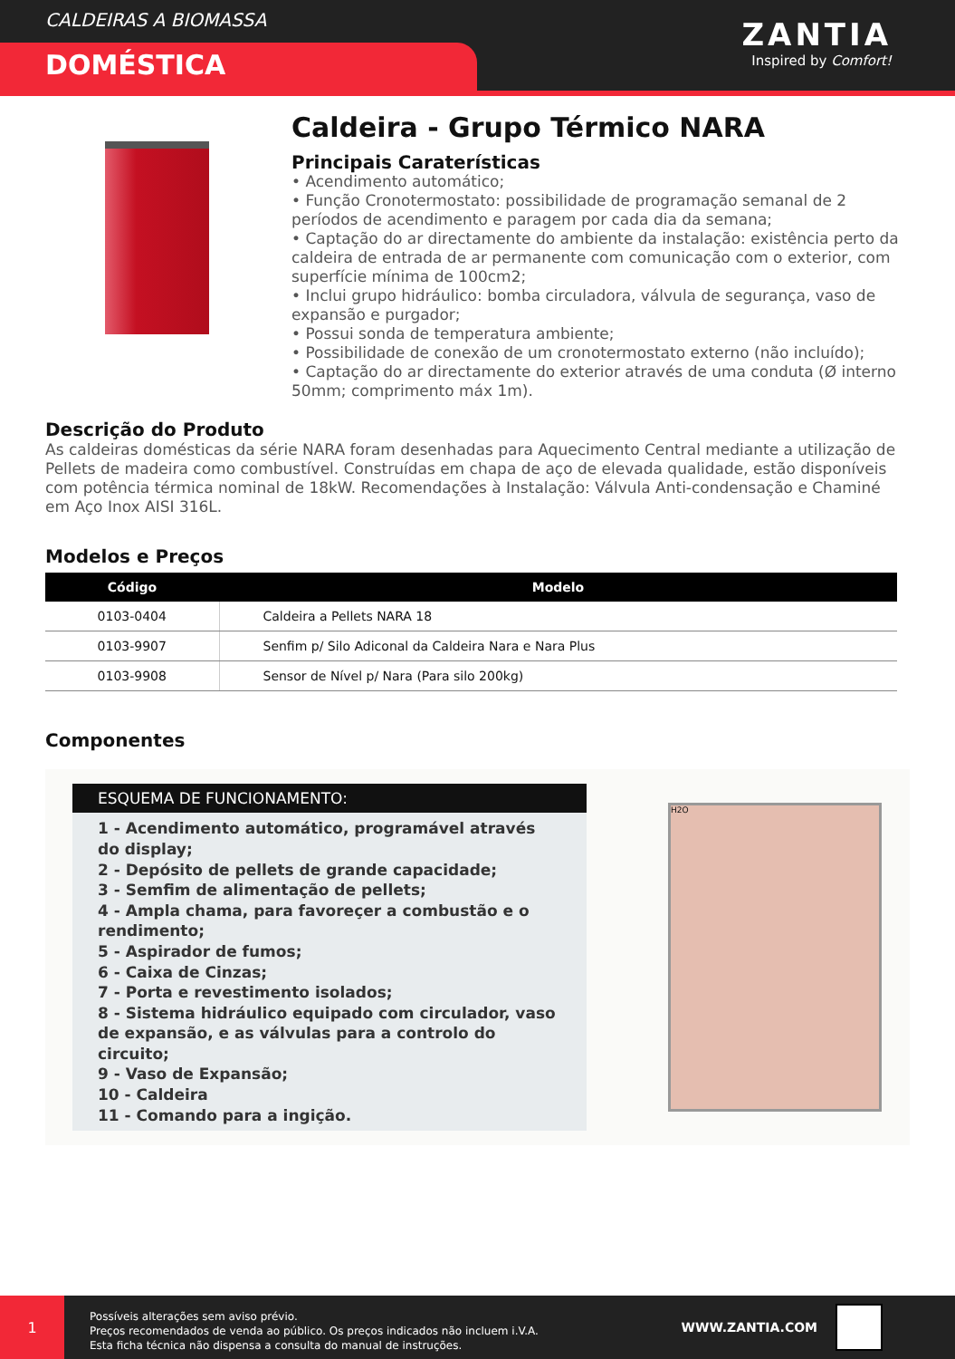CALDEIRAS A BIOMASSA
DOMÉSTICA
ZANTIA
Inspired by Comfort!
Caldeira - Grupo Térmico NARA
Principais Caraterísticas
• Acendimento automático;
• Função Cronotermostato: possibilidade de programação semanal de 2 períodos de acendimento e paragem por cada dia da semana;
• Captação do ar directamente do ambiente da instalação: existência perto da caldeira de entrada de ar permanente com comunicação com o exterior, com superfície mínima de 100cm2;
• Inclui grupo hidráulico: bomba circuladora, válvula de segurança, vaso de expansão e purgador;
• Possui sonda de temperatura ambiente;
• Possibilidade de conexão de um cronotermostato externo (não incluído);
• Captação do ar directamente do exterior através de uma conduta (Ø interno 50mm; comprimento máx 1m).
Descrição do Produto
As caldeiras domésticas da série NARA foram desenhadas para Aquecimento Central mediante a utilização de Pellets de madeira como combustível. Construídas em chapa de aço de elevada qualidade, estão disponíveis com potência térmica nominal de 18kW. Recomendações à Instalação: Válvula Anti-condensação e Chaminé em Aço Inox AISI 316L.
Modelos e Preços
| Código | Modelo |
| --- | --- |
| 0103-0404 | Caldeira a Pellets NARA 18 |
| 0103-9907 | Senfim p/ Silo Adiconal da Caldeira Nara e Nara Plus |
| 0103-9908 | Sensor de Nível p/ Nara (Para silo 200kg) |
Componentes
ESQUEMA DE FUNCIONAMENTO:
1 - Acendimento automático, programável através do display;
2 - Depósito de pellets de grande capacidade;
3 - Semfim de alimentação de pellets;
4 - Ampla chama, para favoreçer a combustão e o rendimento;
5 - Aspirador de fumos;
6 - Caixa de Cinzas;
7 - Porta e revestimento isolados;
8 - Sistema hidráulico equipado com circulador, vaso de expansão, e as válvulas para a controlo do circuito;
9 - Vaso de Expansão;
10 - Caldeira
11 - Comando para a ingição.
H2O
1
Possíveis alterações sem aviso prévio.
Preços recomendados de venda ao público. Os preços indicados não incluem i.V.A.
Esta ficha técnica não dispensa a consulta do manual de instruções.
WWW.ZANTIA.COM